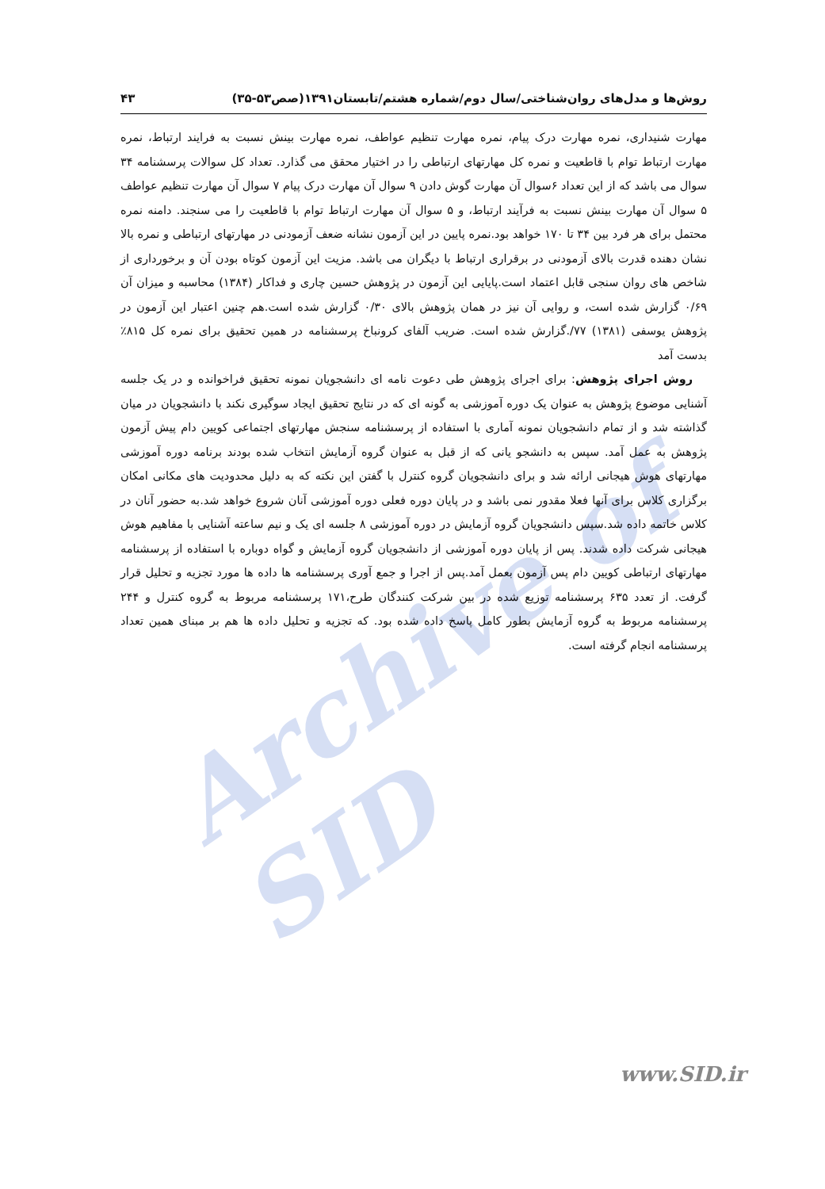Archive of SID
روش‌ها و مدل‌های روان‌شناختی/سال دوم/شماره هشتم/تابستان۱۳۹۱(صص۵۳-۳۵) ۴۳
مهارت شنیداری، نمره مهارت درک پیام، نمره مهارت تنظیم عواطف، نمره مهارت بینش نسبت به فرایند ارتباط، نمره مهارت ارتباط توام با قاطعیت و نمره کل مهارتهای ارتباطی را در اختیار محقق می گذارد. تعداد کل سوالات پرسشنامه ۳۴ سوال می باشد که از این تعداد ۶سوال آن مهارت گوش دادن ۹ سوال آن مهارت درک پیام ۷ سوال آن مهارت تنظیم عواطف ۵ سوال آن مهارت بینش نسبت به فرآیند ارتباط، و ۵ سوال آن مهارت ارتباط توام با قاطعیت را می سنجند. دامنه نمره محتمل برای هر فرد بین ۳۴ تا ۱۷۰ خواهد بود.نمره پایین در این آزمون نشانه ضعف آزمودنی در مهارتهای ارتباطی و نمره بالا نشان دهنده قدرت بالای آزمودنی در برقراری ارتباط با دیگران می باشد. مزیت این آزمون کوتاه بودن آن و برخورداری از شاخص های روان سنجی قابل اعتماد است.پایایی این آزمون در پژوهش حسین چاری و فداکار (۱۳۸۴) محاسبه و میزان آن ۰/۶۹ گزارش شده است، و روایی آن نیز در همان پژوهش بالای ۰/۳۰ گزارش شده است.هم چنین اعتبار این آزمون در پژوهش یوسفی (۱۳۸۱) ۷۷/.گزارش شده است. ضریب آلفای کرونباخ پرسشنامه در همین تحقیق برای نمره کل ۸۱۵٪ بدست آمد
روش اجرای پژوهش: برای اجرای پژوهش طی دعوت نامه ای دانشجویان نمونه تحقیق فراخوانده و در یک جلسه آشنایی موضوع پژوهش به عنوان یک دوره آموزشی به گونه ای که در نتایج تحقیق ایجاد سوگیری نکند با دانشجویان در میان گذاشته شد و از تمام دانشجویان نمونه آماری با استفاده از پرسشنامه سنجش مهارتهای اجتماعی کویین دام پیش آزمون پژوهش به عمل آمد. سپس به دانشجو یانی که از قبل به عنوان گروه آزمایش انتخاب شده بودند برنامه دوره آموزشی مهارتهای هوش هیجانی ارائه شد و برای دانشجویان گروه کنترل با گفتن این نکته که به دلیل محدودیت های مکانی امکان برگزاری کلاس برای آنها فعلا مقدور نمی باشد و در پایان دوره فعلی دوره آموزشی آنان شروع خواهد شد.به حضور آنان در کلاس خاتمه داده شد.سپس دانشجویان گروه آزمایش در دوره آموزشی ۸ جلسه ای یک و نیم ساعته آشنایی با مفاهیم هوش هیجانی شرکت داده شدند. پس از پایان دوره آموزشی از دانشجویان گروه آزمایش و گواه دوباره با استفاده از پرسشنامه مهارتهای ارتباطی کویین دام پس آزمون بعمل آمد.پس از اجرا و جمع آوری پرسشنامه ها داده ها مورد تجزیه و تحلیل قرار گرفت. از تعدد ۶۳۵ پرسشنامه توزیع شده در بین شرکت کنندگان طرح،۱۷۱ پرسشنامه مربوط به گروه کنترل و ۲۴۴ پرسشنامه مربوط به گروه آزمایش بطور کامل پاسخ داده شده بود. که تجزیه و تحلیل داده ها هم بر مبنای همین تعداد پرسشنامه انجام گرفته است.
www.SID.ir